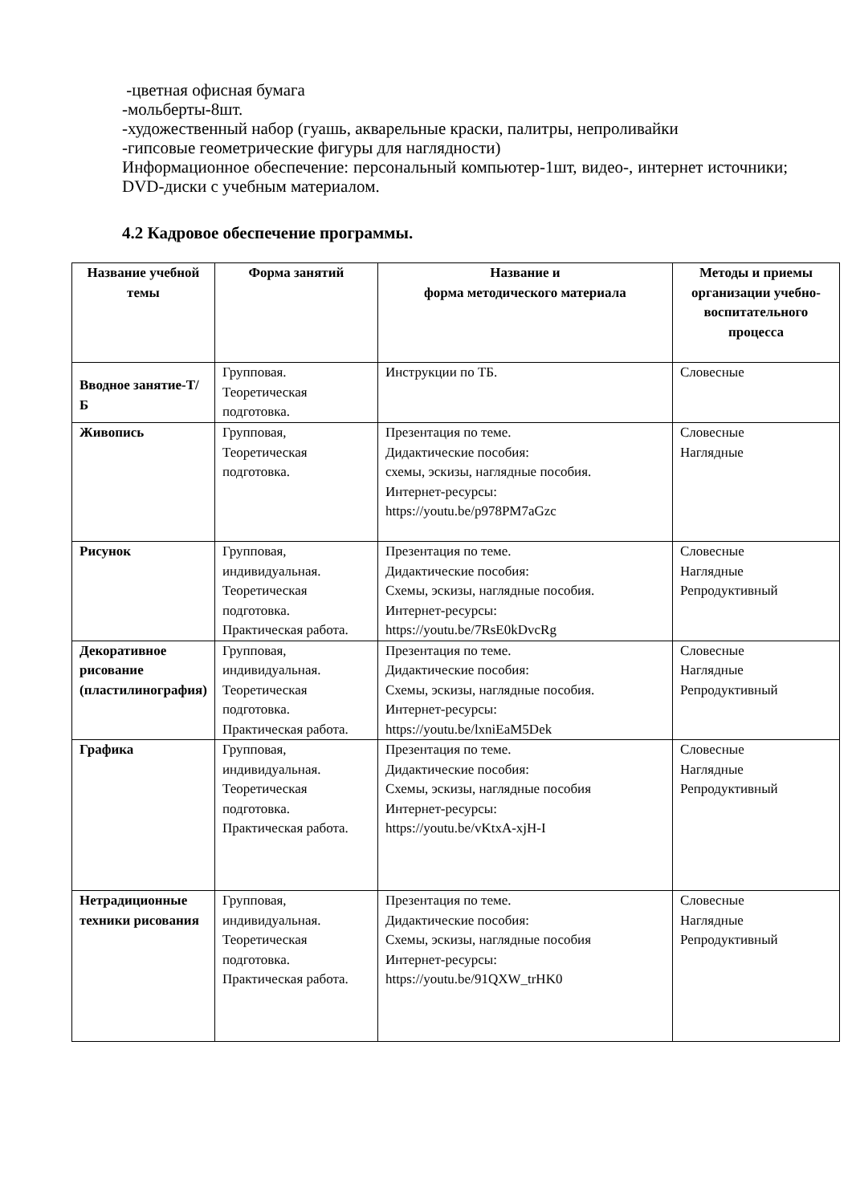-цветная офисная бумага
-мольберты-8шт.
-художественный набор (гуашь, акварельные краски, палитры, непроливайки
-гипсовые геометрические фигуры для наглядности)
Информационное обеспечение: персональный компьютер-1шт, видео-, интернет источники; DVD-диски с учебным материалом.
4.2 Кадровое обеспечение программы.
| Название учебной темы | Форма занятий | Название и форма методического материала | Методы и приемы организации учебно-воспитательного процесса |
| --- | --- | --- | --- |
| Вводное занятие-Т/Б | Групповая. Теоретическая подготовка. | Инструкции по ТБ. | Словесные |
| Живопись | Групповая, Теоретическая подготовка. | Презентация по теме. Дидактические пособия: схемы, эскизы, наглядные пособия. Интернет-ресурсы: https://youtu.be/p978PM7aGzc | Словесные Наглядные |
| Рисунок | Групповая, индивидуальная. Теоретическая подготовка. Практическая работа. | Презентация по теме. Дидактические пособия: Схемы, эскизы, наглядные пособия. Интернет-ресурсы: https://youtu.be/7RsE0kDvcRg | Словесные Наглядные Репродуктивный |
| Декоративное рисование (пластилинография) | Групповая, индивидуальная. Теоретическая подготовка. Практическая работа. | Презентация по теме. Дидактические пособия: Схемы, эскизы, наглядные пособия. Интернет-ресурсы: https://youtu.be/lxniEaM5Dek | Словесные Наглядные Репродуктивный |
| Графика | Групповая, индивидуальная. Теоретическая подготовка. Практическая работа. | Презентация по теме. Дидактические пособия: Схемы, эскизы, наглядные пособия Интернет-ресурсы: https://youtu.be/vKtxA-xjH-I | Словесные Наглядные Репродуктивный |
| Нетрадиционные техники рисования | Групповая, индивидуальная. Теоретическая подготовка. Практическая работа. | Презентация по теме. Дидактические пособия: Схемы, эскизы, наглядные пособия Интернет-ресурсы: https://youtu.be/91QXW_trHK0 | Словесные Наглядные Репродуктивный |